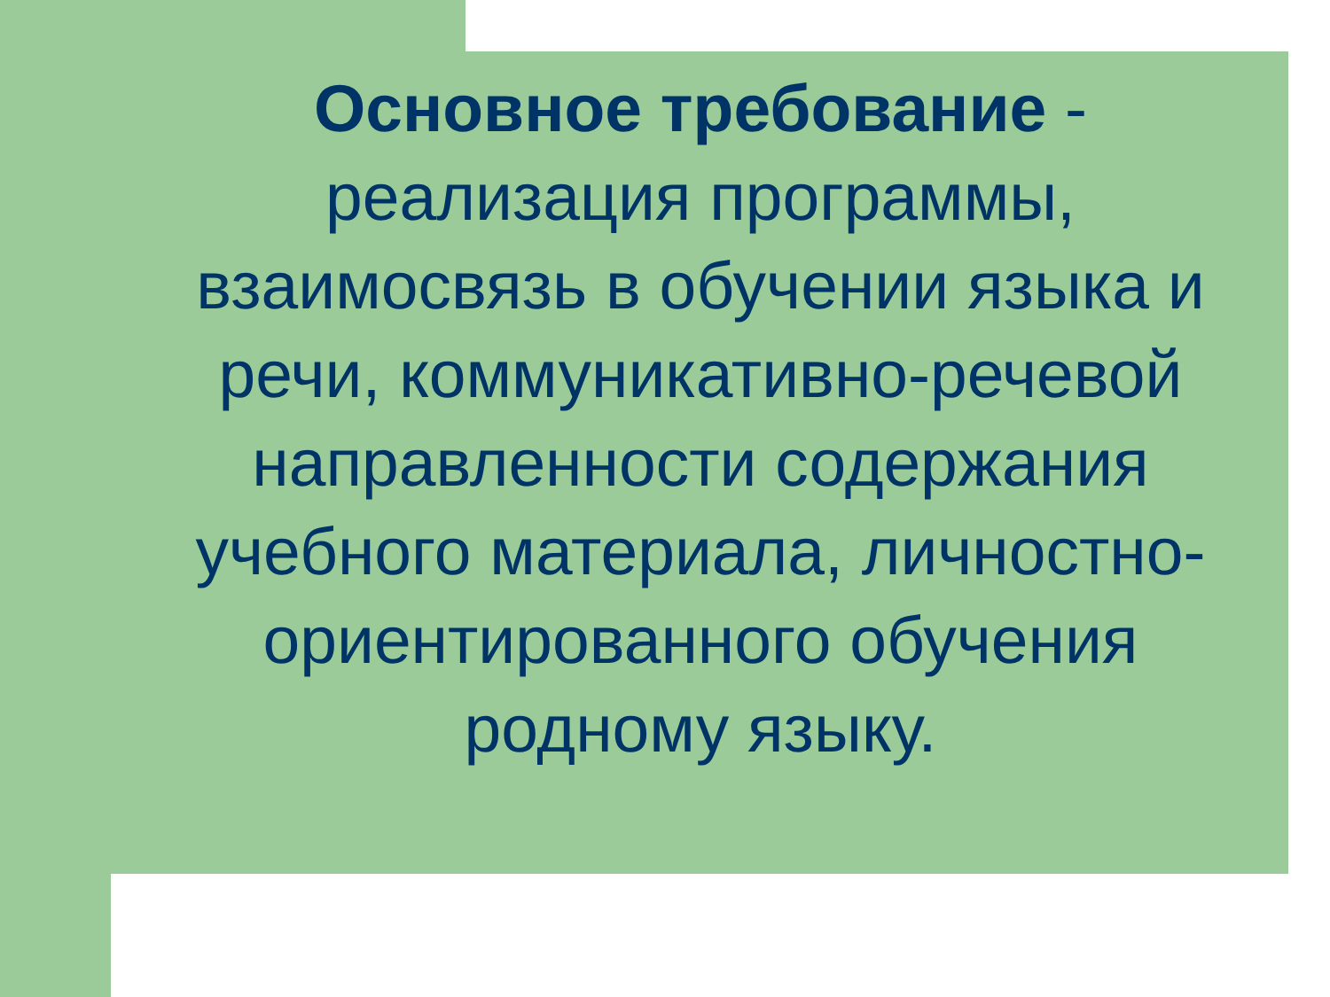Основное требование - реализация программы, взаимосвязь в обучении языка и речи, коммуникативно-речевой направленности содержания учебного материала, личностно-ориентированного обучения родному языку.